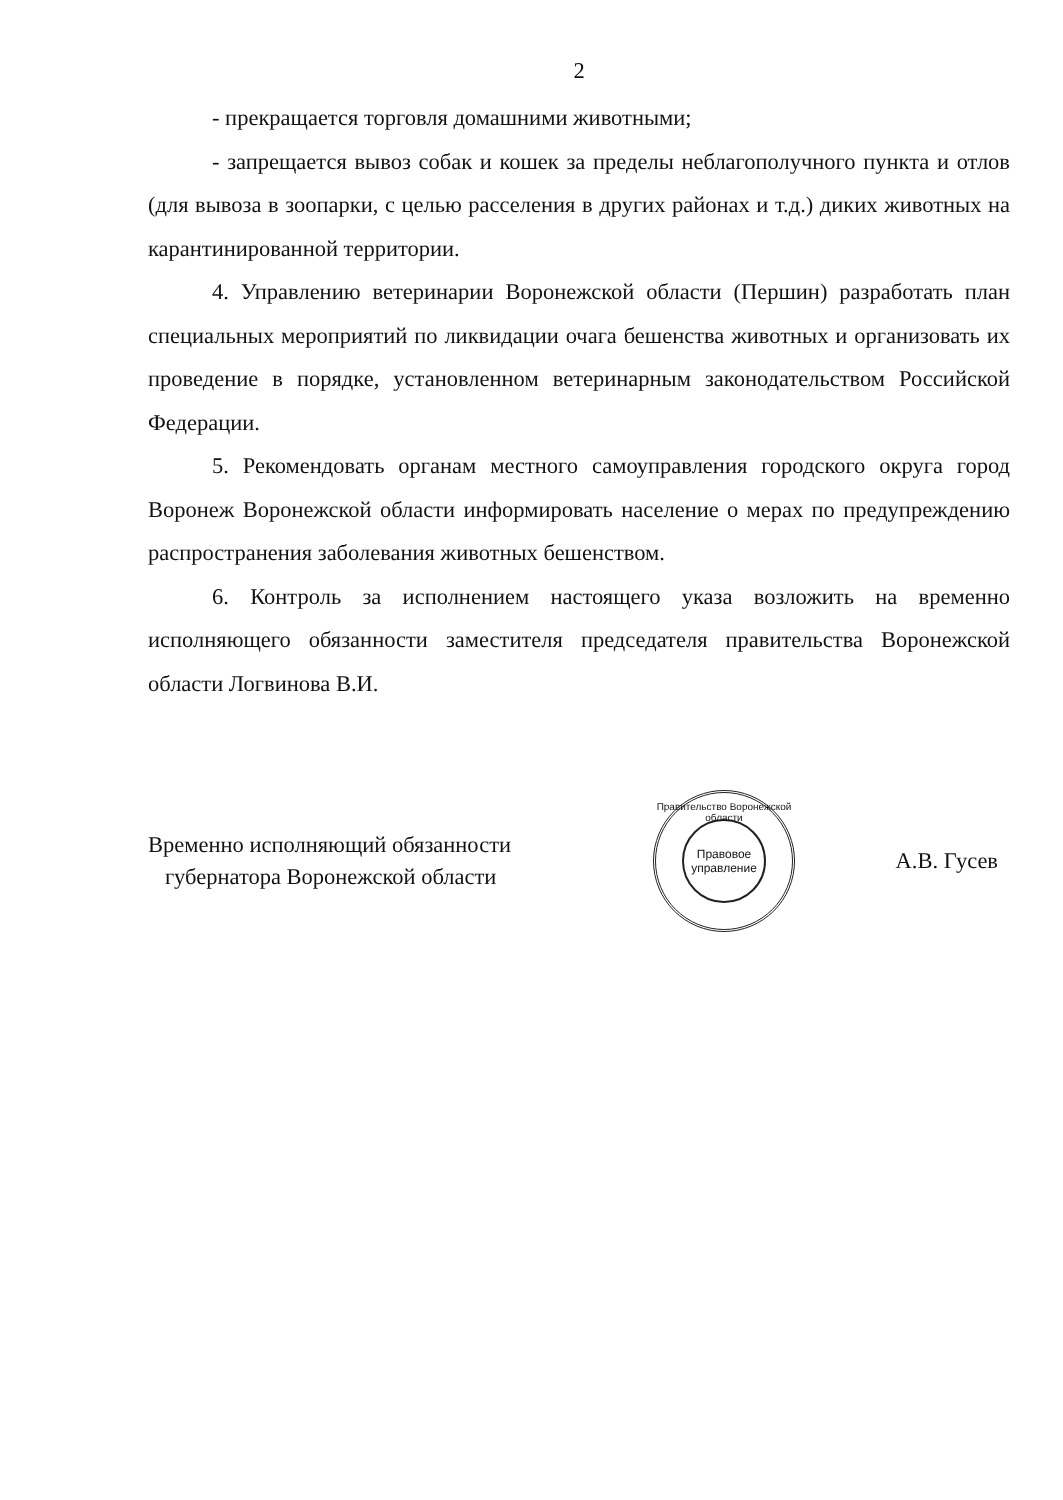2
- прекращается торговля домашними животными;
- запрещается вывоз собак и кошек за пределы неблагополучного пункта и отлов (для вывоза в зоопарки, с целью расселения в других районах и т.д.) диких животных на карантинированной территории.
4. Управлению ветеринарии Воронежской области (Першин) разработать план специальных мероприятий по ликвидации очага бешенства животных и организовать их проведение в порядке, установленном ветеринарным законодательством Российской Федерации.
5. Рекомендовать органам местного самоуправления городского округа город Воронеж Воронежской области информировать население о мерах по предупреждению распространения заболевания животных бешенством.
6. Контроль за исполнением настоящего указа возложить на временно исполняющего обязанности заместителя председателя правительства Воронежской области Логвинова В.И.
Временно исполняющий обязанности
губернатора Воронежской области
Правительство Воронежской области
Правовое управление
А.В. Гусев